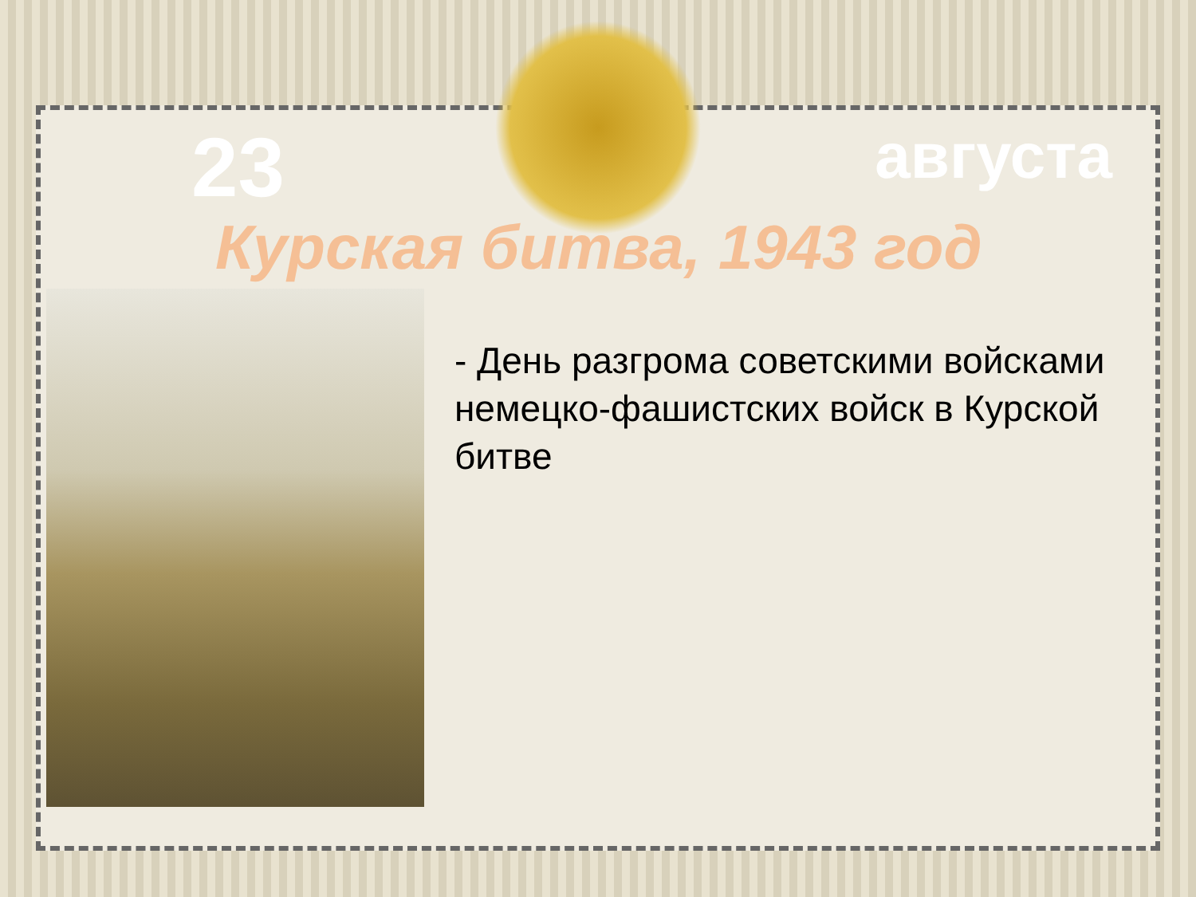23
августа
Курская битва, 1943 год
- День разгрома советскими войсками немецко-фашистских войск в Курской битве